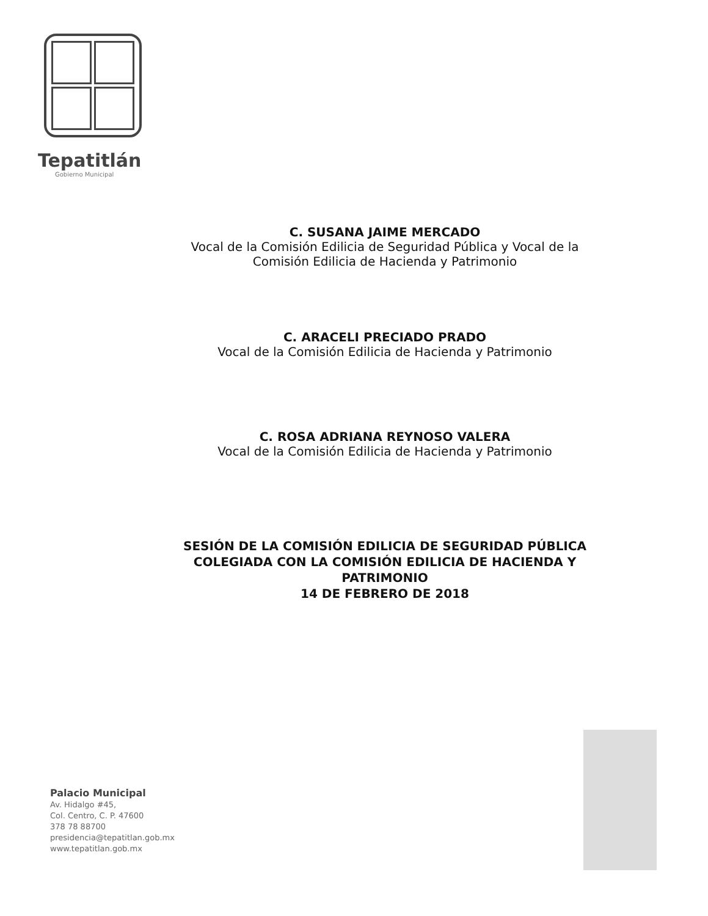Tepatitlán
Gobierno Municipal
C. SUSANA JAIME MERCADO
Vocal de la Comisión Edilicia de Seguridad Pública y Vocal de la
Comisión Edilicia de Hacienda y Patrimonio
C. ARACELI PRECIADO PRADO
Vocal de la Comisión Edilicia de Hacienda y Patrimonio
C. ROSA ADRIANA REYNOSO VALERA
Vocal de la Comisión Edilicia de Hacienda y Patrimonio
SESIÓN DE LA COMISIÓN EDILICIA DE SEGURIDAD PÚBLICA
COLEGIADA CON LA COMISIÓN EDILICIA DE HACIENDA Y
PATRIMONIO
14 DE FEBRERO DE 2018
Palacio Municipal
Av. Hidalgo #45,
Col. Centro, C. P. 47600
378 78 88700
presidencia@tepatitlan.gob.mx
www.tepatitlan.gob.mx